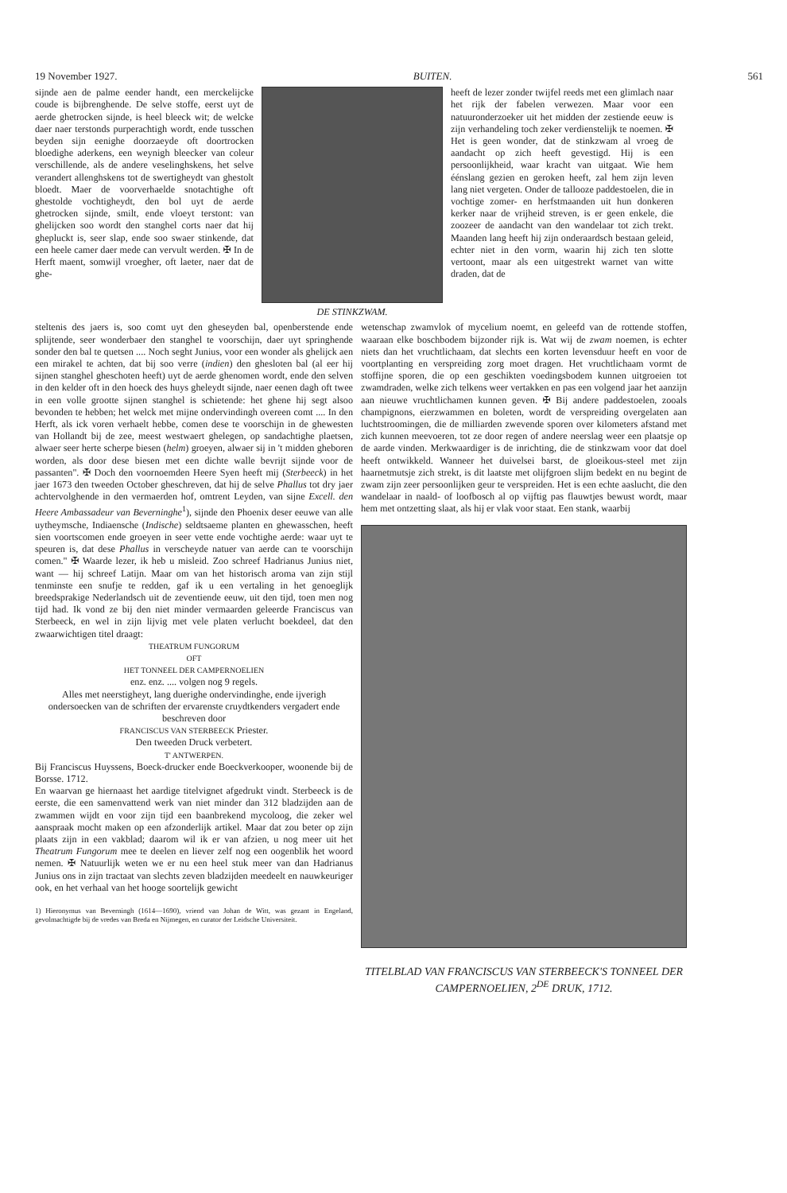19 November 1927. BUITEN. 561
sijnde aen de palme eender handt, een merckelijcke coude is bijbrenghende. De selve stoffe, eerst uyt de aerde ghetrocken sijnde, is heel bleeck wit; de welcke daer naer terstonds purperachtigh wordt, ende tusschen beyden sijn eenighe doorzaeyde oft doortrocken bloedighe aderkens, een weynigh bleecker van coleur verschillende, als de andere veselinghskens, het selve verandert allenghskens tot de swertigheydt van ghestolt bloedt. Maer de voorverhaelde snotachtighe oft ghestolde vochtigheydt, den bol uyt de aerde ghetrocken sijnde, smilt, ende vloeyt terstont: van ghelijcken soo wordt den stanghel corts naer dat hij ghepluckt is, seer slap, ende soo swaer stinkende, dat een heele camer daer mede can vervult werden. ✠ In de Herft maent, somwijl vroegher, oft laeter, naer dat de ghe-
DE STINKZWAM.
heeft de lezer zonder twijfel reeds met een glimlach naar het rijk der fabelen verwezen. Maar voor een natuuronderzoeker uit het midden der zestiende eeuw is zijn verhandeling toch zeker verdienstelijk te noemen. ✠ Het is geen wonder, dat de stinkzwam al vroeg de aandacht op zich heeft gevestigd. Hij is een persoonlijkheid, waar kracht van uitgaat. Wie hem éénslang gezien en geroken heeft, zal hem zijn leven lang niet vergeten. Onder de tallooze paddestoelen, die in vochtige zomer- en herfstmaanden uit hun donkeren kerker naar de vrijheid streven, is er geen enkele, die zoozeer de aandacht van den wandelaar tot zich trekt. Maanden lang heeft hij zijn onderaardsch bestaan geleid, echter niet in den vorm, waarin hij zich ten slotte vertoont, maar als een uitgestrekt warnet van witte draden, dat de
steltenis des jaers is, soo comt uyt den gheseyden bal, openberstende ende splijtende, seer wonderbaer den stanghel te voorschijn, daer uyt springhende sonder den bal te quetsen .... Noch seght Junius, voor een wonder als ghelijck aen een mirakel te achten, dat bij soo verre (indien) den ghesloten bal (al eer hij sijnen stanghel gheschoten heeft) uyt de aerde ghenomen wordt, ende den selven in den kelder oft in den hoeck des huys gheleydt sijnde, naer eenen dagh oft twee in een volle grootte sijnen stanghel is schietende: het ghene hij segt alsoo bevonden te hebben; het welck met mijne ondervindingh overeen comt .... In den Herft, als ick voren verhaelt hebbe, comen dese te voorschijn in de ghewesten van Hollandt bij de zee, meest westwaert ghelegen, op sandachtighe plaetsen, alwaer seer herte scherpe biesen (helm) groeyen, alwaer sij in 't midden gheboren worden, als door dese biesen met een dichte walle bevrijt sijnde voor de passanten". ✠ Doch den voornoemden Heere Syen heeft mij (Sterbeeck) in het jaer 1673 den tweeden October gheschreven, dat hij de selve Phallus tot dry jaer achtervolghende in den vermaerden hof, omtrent Leyden, van sijne Excell. den Heere Ambassadeur van Beverninghe<sup>1</sup>), sijnde den Phoenix deser eeuwe van alle uytheymsche, Indiaensche (Indische) seldtsaeme planten en ghewasschen, heeft sien voortscomen ende groeyen in seer vette ende vochtighe aerde: waar uyt te speuren is, dat dese Phallus in verscheyde natuer van aerde can te voorschijn comen." ✠ Waarde lezer, ik heb u misleid. Zoo schreef Hadrianus Junius niet, want — hij schreef Latijn. Maar om van het historisch aroma van zijn stijl tenminste een snufje te redden, gaf ik u een vertaling in het genoeglijk breedsprakige Nederlandsch uit de zeventiende eeuw, uit den tijd, toen men nog tijd had. Ik vond ze bij den niet minder vermaarden geleerde Franciscus van Sterbeeck, en wel in zijn lijvig met vele platen verlucht boekdeel, dat den zwaarwichtigen titel draagt:
THEATRUM FUNGORUM
OFT
HET TONNEEL DER CAMPERNOELIEN
enz. enz. .... volgen nog 9 regels.
Alles met neerstigheyt, lang duerighe ondervindinghe, ende ijverigh ondersoecken van de schriften der ervarenste cruydtkenders vergadert ende beschreven door
FRANCISCUS VAN STERBEECK Priester.
Den tweeden Druck verbetert.
T' ANTWERPEN.
Bij Franciscus Huyssens, Boeck-drucker ende Boeckverkooper, woonende bij de Borsse. 1712.
En waarvan ge hiernaast het aardige titelvignet afgedrukt vindt. Sterbeeck is de eerste, die een samenvattend werk van niet minder dan 312 bladzijden aan de zwammen wijdt en voor zijn tijd een baanbrekend mycoloog, die zeker wel aanspraak mocht maken op een afzonderlijk artikel. Maar dat zou beter op zijn plaats zijn in een vakblad; daarom wil ik er van afzien, u nog meer uit het Theatrum Fungorum mee te deelen en liever zelf nog een oogenblik het woord nemen. ✠ Natuurlijk weten we er nu een heel stuk meer van dan Hadrianus Junius ons in zijn tractaat van slechts zeven bladzijden meedeelt en nauwkeuriger ook, en het verhaal van het hooge soortelijk gewicht
1) Hieronymus van Beverningh (1614—1690), vriend van Johan de Witt, was gezant in Engeland, gevolmachtigde bij de vredes van Breda en Nijmegen, en curator der Leidsche Universiteit.
wetenschap zwamvlok of mycelium noemt, en geleefd van de rottende stoffen, waaraan elke boschbodem bijzonder rijk is. Wat wij de zwam noemen, is echter niets dan het vruchtlichaam, dat slechts een korten levensduur heeft en voor de voortplanting en verspreiding zorg moet dragen. Het vruchtlichaam vormt de stoffijne sporen, die op een geschikten voedingsbodem kunnen uitgroeien tot zwamdraden, welke zich telkens weer vertakken en pas een volgend jaar het aanzijn aan nieuwe vruchtlichamen kunnen geven. ✠ Bij andere paddestoelen, zooals champignons, eierzwammen en boleten, wordt de verspreiding overgelaten aan luchtstroomingen, die de milliarden zwevende sporen over kilometers afstand met zich kunnen meevoeren, tot ze door regen of andere neerslag weer een plaatsje op de aarde vinden. Merkwaardiger is de inrichting, die de stinkzwam voor dat doel heeft ontwikkeld. Wanneer het duivelsei barst, de gloeikous-steel met zijn haarnetmutsje zich strekt, is dit laatste met olijfgroen slijm bedekt en nu begint de zwam zijn zeer persoonlijken geur te verspreiden. Het is een echte aaslucht, die den wandelaar in naald- of loofbosch al op vijftig pas flauwtjes bewust wordt, maar hem met ontzetting slaat, als hij er vlak voor staat. Een stank, waarbij
TITELBLAD VAN FRANCISCUS VAN STERBEECK'S TONNEEL DER CAMPERNOELIEN, 2<sup>DE</sup> DRUK, 1712.